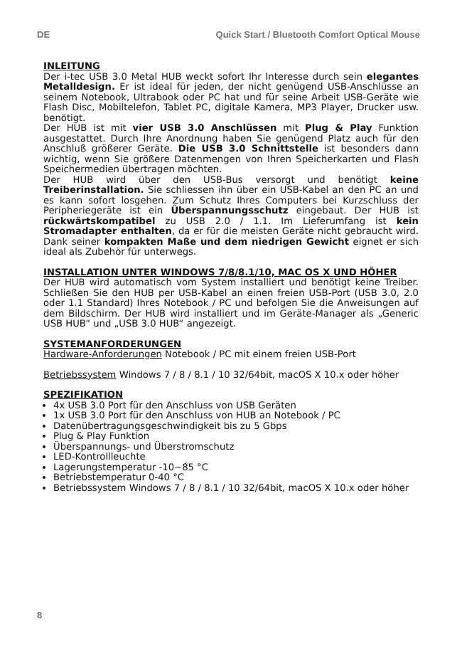DE Quick Start / Bluetooth Comfort Optical Mouse
INLEITUNG
Der i-tec USB 3.0 Metal HUB weckt sofort Ihr Interesse durch sein elegantes Metalldesign. Er ist ideal für jeden, der nicht genügend USB-Anschlüsse an seinem Notebook, Ultrabook oder PC hat und für seine Arbeit USB-Geräte wie Flash Disc, Mobiltelefon, Tablet PC, digitale Kamera, MP3 Player, Drucker usw. benötigt.
Der HUB ist mit vier USB 3.0 Anschlüssen mit Plug & Play Funktion ausgestattet. Durch Ihre Anordnung haben Sie genügend Platz auch für den Anschluß größerer Geräte. Die USB 3.0 Schnittstelle ist besonders dann wichtig, wenn Sie größere Datenmengen von Ihren Speicherkarten und Flash Speichermedien übertragen möchten.
Der HUB wird über den USB-Bus versorgt und benötigt keine Treiberinstallation. Sie schliessen ihn über ein USB-Kabel an den PC an und es kann sofort losgehen. Zum Schutz Ihres Computers bei Kurzschluss der Peripheriegeräte ist ein Überspannungsschutz eingebaut. Der HUB ist rückwärtskompatibel zu USB 2.0 / 1.1. Im Lieferumfang ist kein Stromadapter enthalten, da er für die meisten Geräte nicht gebraucht wird. Dank seiner kompakten Maße und dem niedrigen Gewicht eignet er sich ideal als Zubehör für unterwegs.
INSTALLATION UNTER WINDOWS 7/8/8.1/10, MAC OS X UND HÖHER
Der HUB wird automatisch vom System installiert und benötigt keine Treiber. Schließen Sie den HUB per USB-Kabel an einen freien USB-Port (USB 3.0, 2.0 oder 1.1 Standard) Ihres Notebook / PC und befolgen Sie die Anweisungen auf dem Bildschirm. Der HUB wird installiert und im Geräte-Manager als „Generic USB HUB“ und „USB 3.0 HUB“ angezeigt.
SYSTEMANFORDERUNGEN
Hardware-Anforderungen Notebook / PC mit einem freien USB-Port
Betriebssystem Windows 7 / 8 / 8.1 / 10 32/64bit, macOS X 10.x oder höher
SPEZIFIKATION
4x USB 3.0 Port für den Anschluss von USB Geräten
1x USB 3.0 Port für den Anschluss von HUB an Notebook / PC
Datenübertragungsgeschwindigkeit bis zu 5 Gbps
Plug & Play Funktion
Überspannungs- und Überstromschutz
LED-Kontrollleuchte
Lagerungstemperatur -10~85 °C
Betriebstemperatur 0-40 °C
Betriebssystem Windows 7 / 8 / 8.1 / 10 32/64bit, macOS X 10.x oder höher
8